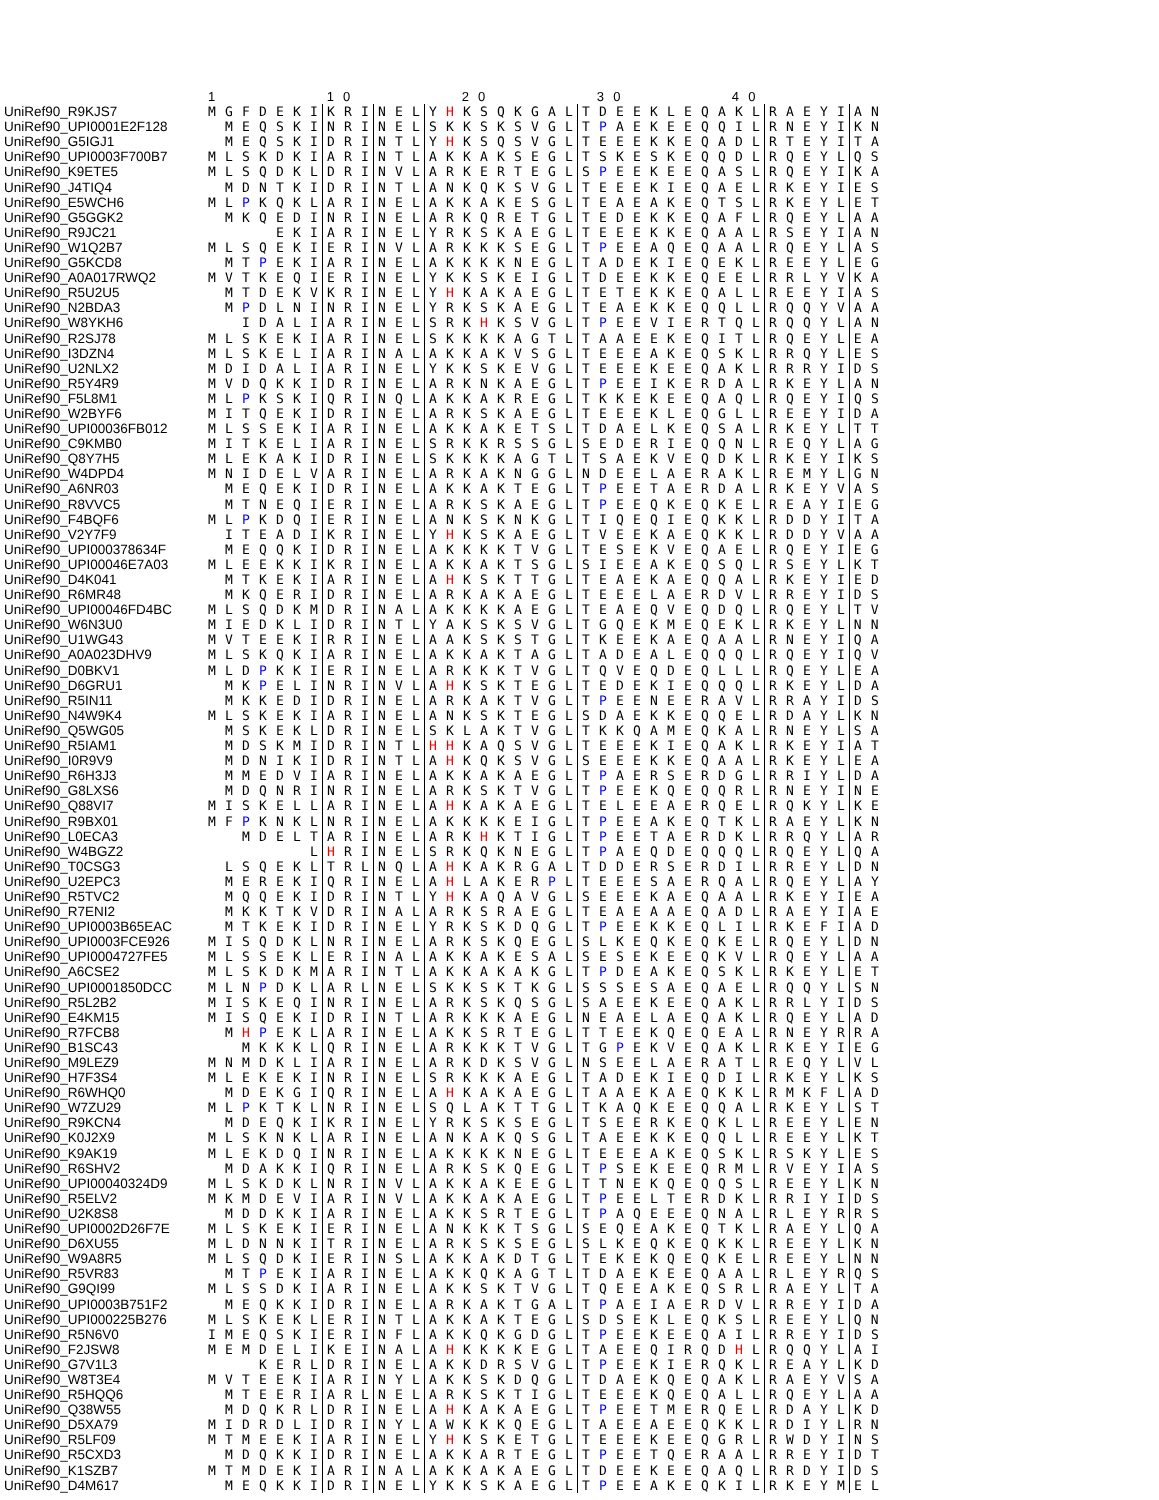1        10        20        30        40
UniRef90_R9KJS7
MGFDEKIKRINELYHKSQKGALTDEEKLEQAKLRAEYIAN
UniRef90_UPI0001E2F128
 MEQSKINRINELSKKSKSVGLTPAEKEEQQILRNEYIKN
UniRef90_G5IGJ1
 MEQSKIDRINTLYHKSQSVGLTEEEKKEQADLRTEYITA
UniRef90_UPI0003F700B7
MLSKDKIARINTLAKKAKSEGLTSKESKEQQDLRQEYLQS
UniRef90_K9ETE5
MLSQDKLDRINVLARKERTEGLSPEEKEEQASLRQEYIKA
UniRef90_J4TIQ4
 MDNTKIDRINTLANKQKSVGLTEEEKIEQAELRKEYIES
UniRef90_E5WCH6
MLPKQKLARINELAKKAKESGLTEAEAKEQTSLRKEYLET
UniRef90_G5GGK2
 MKQEDINRINELARKQRETGLTEDEKKEQAFLRQEYLAA
UniRef90_R9JC21
    EKIARINELYRKSKAEGLTEEEKKEQAALRSEYIAN
UniRef90_W1Q2B7
MLSQEKIERINVLARKKKSEGLTPEEAQEQAALRQEYLAS
UniRef90_G5KCD8
 MTPEKIARINELAKKKKNEGLTADEKIEQEKLREEYLEG
UniRef90_A0A017RWQ2
MVTKEQIERINELYKKSKEIGLTDEEKKEQEELRRLYVKA
UniRef90_R5U2U5
 MTDEKVKRINELYHKAKAEGLTETEKKEQALLREEYIAS
UniRef90_N2BDA3
 MPDLNINRINELYRKSKAEGLTEAEKKEQQLLRQQYVAA
UniRef90_W8YKH6
  IDALIARINELSRKHKSVGLTPEEVIERTQLRQQYLAN
UniRef90_R2SJ78
MLSKEKIARINELSKKKKAGTLTAAEEKEQITLRQEYLEA
UniRef90_I3DZN4
MLSKELIARINALAKKAKVSGLTEEEAKEQSKLRRQYLES
UniRef90_U2NLX2
MDIDALIARINELYKKSKEVGLTEEEKEEQAKLRRRYIDS
UniRef90_R5Y4R9
MVDQKKIDRINELARKNKAEGLTPEEIKERDALRKEYLAN
UniRef90_F5L8M1
MLPKSKIQRINQLAKKAKREGLTKKEKEEQAQLRQEYIQS
UniRef90_W2BYF6
MITQEKIDRINELARKSKAEGLTEEEKLEQGLLREEYIDA
UniRef90_UPI00036FB012
MLSSEKIARINELAKKAKETSLTDAELKEQSALRKEYLTT
UniRef90_C9KMB0
MITKELIARINELSRKKRSSGLSEDERIEQQNLREQYLAG
UniRef90_Q8Y7H5
MLEKAKIDRINELSKKKKAGTLTSAEKVEQDKLRKEYIKS
UniRef90_W4DPD4
MNIDELVARINELARKAKNGGLNDEELAERAKLREMYLGN
UniRef90_A6NR03
 MEQEKIDRINELAKKAKTEGLTPEETAERDALRKEYVAS
UniRef90_R8VVC5
 MTNEQIERINELARKSKAEGLTPEEQKEQKELREAYIEG
UniRef90_F4BQF6
MLPKDQIERINELANKSKNKGLTIQEQIEQKKLRDDYITA
UniRef90_V2Y7F9
 ITEADIKRINELYHKSKAEGLTVEEKAEQKKLRDDYVAA
UniRef90_UPI000378634F
 MEQQKIDRINELAKKKKTVGLTESEKVEQAELRQEYIEG
UniRef90_UPI00046E7A03
MLEEKKIKRINELAKKAKTSGLSIEEAKEQSQLRSEYLKT
UniRef90_D4K041
 MTKEKIARINELAHKSKTTGLTEAEKAEQQALRKEYIED
UniRef90_R6MR48
 MKQERIDRINELARKAKAEGLTEEELAERDVLRREYIDS
UniRef90_UPI00046FD4BC
MLSQDKMDRINALAKKKKAEGLTEAEQVEQDQLRQEYLTV
UniRef90_W6N3U0
MIEDKLIDRINTLYAKSKSVGLTGQEKMEQEKLRKEYLNN
UniRef90_U1WG43
MVTEEKIRRINELAAKSKSTGLTKEEKAEQAALRNEYIQA
UniRef90_A0A023DHV9
MLSKQKIARINELAKKAKTAGLTADEALEQQQLRQEYIQV
UniRef90_D0BKV1
MLDPKKIERINELARKKKTVGLTQVEQDEQLLLRQEYLEA
UniRef90_D6GRU1
 MKPELINRINVLAHKSKTEGLTEDEKIEQQQLRKEYLDA
UniRef90_R5IN11
 MKKEDIDRINELARKAKTVGLTPEENEERAVLRRAYIDS
UniRef90_N4W9K4
MLSKEKIARINELANKSKTEGLSDAEKKEQQELRDAYLKN
UniRef90_Q5WG05
 MSKEKLDRINELSKLAKTVGLTKKQAMEQKALRNEYLSA
UniRef90_R5IAM1
 MDSKMIDRINTLHHKAQSVGLTEEEKIEQAKLRKEYIAT
UniRef90_I0R9V9
 MDNIKIDRINTLAHKQKSVGLSEEEKKEQAALRKEYLEA
UniRef90_R6H3J3
 MMEDVIARINELAKKAKAEGLTPAERSERDGLRRIYLDA
UniRef90_G8LXS6
 MDQNRINRINELARKSKTVGLTPEEKQEQQRLRNEYINE
UniRef90_Q88VI7
MISKELLARINELAHKAKAEGLTELEEAERQELRQKYLKE
UniRef90_R9BX01
MFPKNKLNRINELAKKKKEIGLTPEEAKEQTKLRAEYLKN
UniRef90_L0ECA3
  MDELTARINELARKHKTIGLTPEETAERDKLRRQYLAR
UniRef90_W4BGZ2
      LHRINELSRKQKNEGLTPAEQDEQQQLRQEYLQA
UniRef90_T0CSG3
 LSQEKLTRLNQLAHKAKRGALTDDERSERDILRREYLDN
UniRef90_U2EPC3
 MEREKIQRINELAHLAKERPLTEEESAERQALRQEYLAY
UniRef90_R5TVC2
 MQQEKIDRINTLYHKAQAVGLSEEEKAEQAALRKEYIEA
UniRef90_R7ENI2
 MKKTKVDRINALARKSRAEGLTEAEAAEQADLRAEYIAE
UniRef90_UPI0003B65EAC
 MTKEKIDRINELYRKSKDQGLTPEEKKEQLILRKEFIAD
UniRef90_UPI0003FCE926
MISQDKLNRINELARKSKQEGLSLKEQKEQKELRQEYLDN
UniRef90_UPI0004727FE5
MLSSEKLERINALAKKAKESALSESEKEEQKVLRQEYLAA
UniRef90_A6CSE2
MLSKDKMARINTLAKKAKAKGLTPDEAKEQSKLRKEYLET
UniRef90_UPI0001850DCC
MLNPDKLARLNELSKKSKTKGLSSSESAEQAELRQQYLSN
UniRef90_R5L2B2
MISKEQINRINELARKSKQSGLSAEEKEEQAKLRRLYIDS
UniRef90_E4KM15
MISQEKIDRINTLARKKKAEGLNEAELAEQAKLRQEYLAD
UniRef90_R7FCB8
 MHPEKLARINELAKKSRTEGLTTEEKQEQEALRNEYRRA
UniRef90_B1SC43
  MKKKLQRINELARKKKTVGLTGPEKVEQAKLRKEYIEG
UniRef90_M9LEZ9
MNMDKLIARINELARKDKSVGLNSEELAERATLREQYLVL
UniRef90_H7F3S4
MLEKEKINRINELSRKKKAEGLTADEKIEQDILRKEYLKS
UniRef90_R6WHQ0
 MDEKGIQRINELAHKAKAEGLTAAEKAEQKKLRMKFLAD
UniRef90_W7ZU29
MLPKTKLNRINELSQLAKTTGLTKAQKEEQQALRKEYLST
UniRef90_R9KCN4
 MDEQKIKRINELYRKSKSEGLTSEERKEQKLLREEYLEN
UniRef90_K0J2X9
MLSKNKLARINELANKAKQSGLTAEEKKEQQLLREEYLKT
UniRef90_K9AK19
MLEKDQINRINELAKKKKNEGLTEEEAKEQSKLRSKYLES
UniRef90_R6SHV2
 MDAKKIQRINELARKSKQEGLTPSEKEEQRMLRVEYIAS
UniRef90_UPI00040324D9
MLSKDKLNRINVLAKKAKEEGLTTNEKQEQQSLREEYLKN
UniRef90_R5ELV2
MKMDEVIARINVLAKKAKAEGLTPEELTERDKLRRIYIDS
UniRef90_U2K8S8
 MDDKKIARINELAKKSRTEGLTPAQEEEQNALRLEYRRS
UniRef90_UPI0002D26F7E
MLSKEKIERINELANKKKTSGLSEQEAKEQTKLRAEYLQA
UniRef90_D6XU55
MLDNNKITRINELARKSKSEGLSLKEQKEQKKLREEYLKN
UniRef90_W9A8R5
MLSQDKIERINSLAKKAKDTGLTEKEKQEQKELREEYLNN
UniRef90_R5VR83
 MTPEKIARINELAKKQKAGTLTDAEKEEQAALRLEYRQS
UniRef90_G9QI99
MLSSDKIARINELAKKSKTVGLTQEEAKEQSRLRAEYLTA
UniRef90_UPI0003B751F2
 MEQKKIDRINELARKAKTGALTPAEIAERDVLRREYIDA
UniRef90_UPI000225B276
MLSKEKLERINTLAKKAKTEGLSDSEKLEQKSLREEYLQN
UniRef90_R5N6V0
IMEQSKIERINFLAKKQKGDGLTPEEKEEQAILRREYIDS
UniRef90_F2JSW8
MEMDELIKEINALAHKKKKEGLTAEEQIRQDHLRQQYLAI
UniRef90_G7V1L3
   KERLDRINELAKKDRSVGLTPEEKIERQKLREAYLKD
UniRef90_W8T3E4
MVTEEKIARINYLAKKSKDQGLTDAEKQEQAKLRAEYVSA
UniRef90_R5HQQ6
 MTEERIARLNELARKSKTIGLTEEEKQEQALLRQEYLAA
UniRef90_Q38W55
 MDQKRLDRINELAHKAKAEGLTPEETMERQELRDAYLKD
UniRef90_D5XA79
MIDRDLIDRINYLAWKKKQEGLTAEEAEEQKKLRDIYLRN
UniRef90_R5LF09
MTMEEKIARINELYHKSKETGLTEEEKEEQGRLRWDYINS
UniRef90_R5CXD3
 MDQKKIDRINELAKKARTEGLTPEETQERAALRREYIDT
UniRef90_K1SZB7
MTMDEKIARINALAKKAKAEGLTDEEKEEQAQLRRDYIDS
UniRef90_D4M617
 MEQKKIDRINELYKKSKAEGLTPEEAKEQKILRKEYMEL